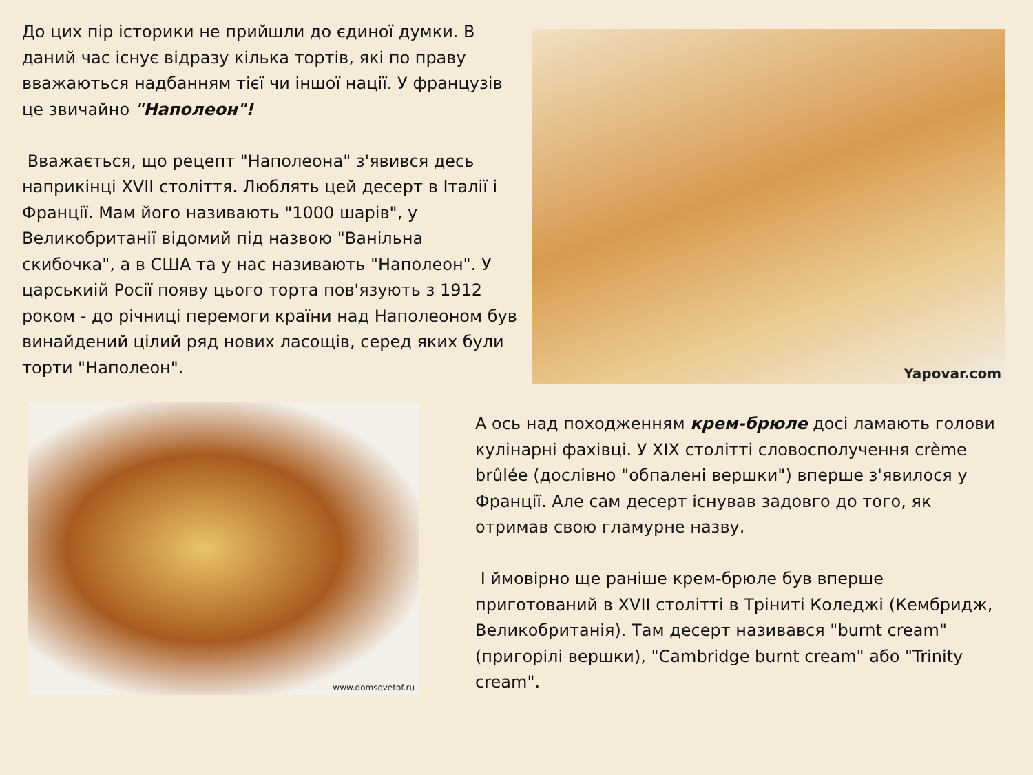До цих пір історики не прийшли до єдиної думки. В даний час існує відразу кілька тортів, які по праву вважаються надбанням тієї чи іншої нації. У французів це звичайно "Наполеон"!
Вважається, що рецепт "Наполеона" з'явився десь наприкінці XVII століття. Люблять цей десерт в Італії і Франції. Мам його називають "1000 шарів", у Великобританії відомий під назвою "Ванільна скибочка", а в США та у нас називають "Наполеон". У царськиій Росії появу цього торта пов'язують з 1912 роком - до річниці перемоги країни над Наполеоном був винайдений цілий ряд нових ласощів, серед яких були торти "Наполеон".
Yapovar.com
www.domsovetof.ru
А ось над походженням крем-брюле досі ламають голови кулінарні фахівці. У XIX столітті словосполучення crème brûlée (дослівно "обпалені вершки") вперше з'явилося у Франції. Але сам десерт існував задовго до того, як отримав свою гламурне назву.
І ймовірно ще раніше крем-брюле був вперше приготований в XVII столітті в Тріниті Коледжі (Кембридж, Великобританія). Там десерт називався "burnt cream" (пригорілі вершки), "Cambridge burnt cream" або "Trinity cream".